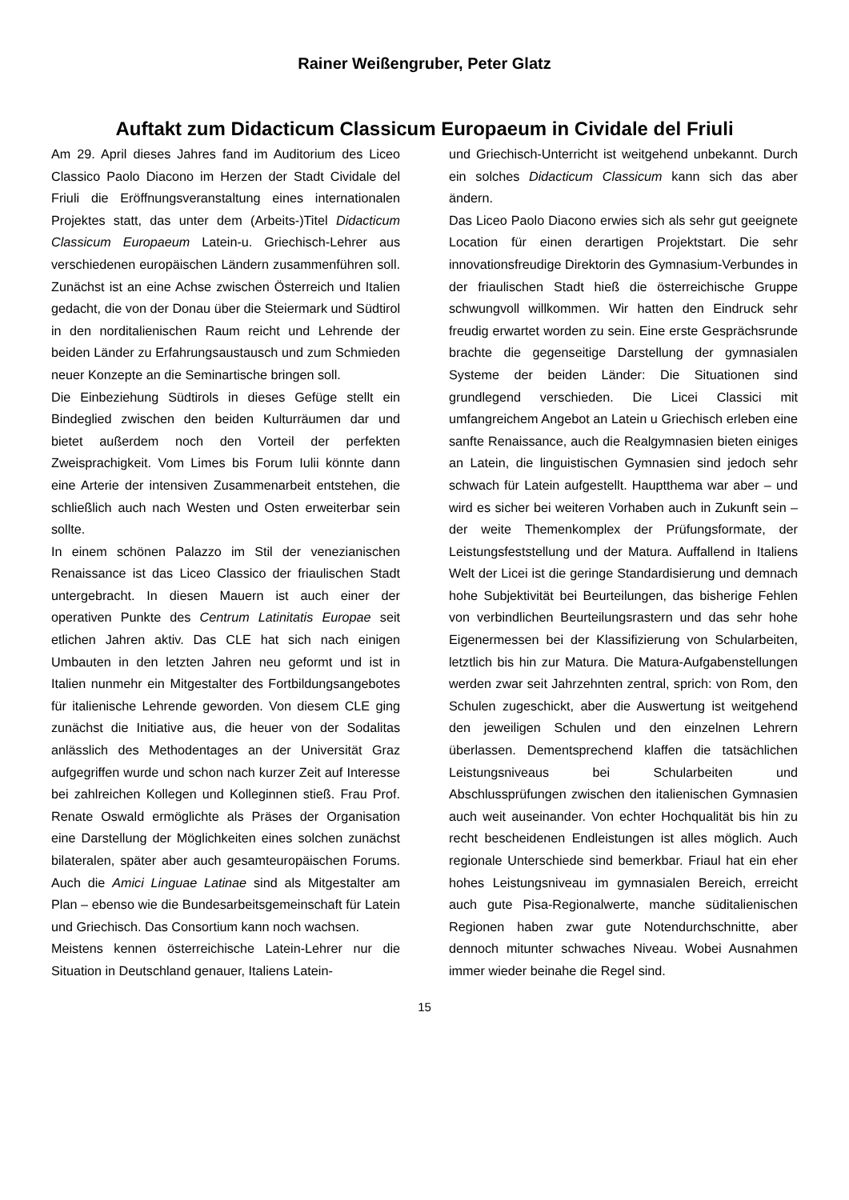Rainer Weißengruber, Peter Glatz
Auftakt zum Didacticum Classicum Europaeum in Cividale del Friuli
Am 29. April dieses Jahres fand im Auditorium des Liceo Classico Paolo Diacono im Herzen der Stadt Cividale del Friuli die Eröffnungsveranstaltung eines internationalen Projektes statt, das unter dem (Arbeits-)Titel Didacticum Classicum Europaeum Latein-u. Griechisch-Lehrer aus verschiedenen europäischen Ländern zusammenführen soll. Zunächst ist an eine Achse zwischen Österreich und Italien gedacht, die von der Donau über die Steiermark und Südtirol in den norditalienischen Raum reicht und Lehrende der beiden Länder zu Erfahrungsaustausch und zum Schmieden neuer Konzepte an die Seminartische bringen soll.
Die Einbeziehung Südtirols in dieses Gefüge stellt ein Bindeglied zwischen den beiden Kulturräumen dar und bietet außerdem noch den Vorteil der perfekten Zweisprachigkeit. Vom Limes bis Forum Iulii könnte dann eine Arterie der intensiven Zusammenarbeit entstehen, die schließlich auch nach Westen und Osten erweiterbar sein sollte.
In einem schönen Palazzo im Stil der venezianischen Renaissance ist das Liceo Classico der friaulischen Stadt untergebracht. In diesen Mauern ist auch einer der operativen Punkte des Centrum Latinitatis Europae seit etlichen Jahren aktiv. Das CLE hat sich nach einigen Umbauten in den letzten Jahren neu geformt und ist in Italien nunmehr ein Mitgestalter des Fortbildungsangebotes für italienische Lehrende geworden. Von diesem CLE ging zunächst die Initiative aus, die heuer von der Sodalitas anlässlich des Methodentages an der Universität Graz aufgegriffen wurde und schon nach kurzer Zeit auf Interesse bei zahlreichen Kollegen und Kolleginnen stieß. Frau Prof. Renate Oswald ermöglichte als Präses der Organisation eine Darstellung der Möglichkeiten eines solchen zunächst bilateralen, später aber auch gesamteuropäischen Forums. Auch die Amici Linguae Latinae sind als Mitgestalter am Plan – ebenso wie die Bundesarbeitsgemeinschaft für Latein und Griechisch. Das Consortium kann noch wachsen.
Meistens kennen österreichische Latein-Lehrer nur die Situation in Deutschland genauer, Italiens Latein-
und Griechisch-Unterricht ist weitgehend unbekannt. Durch ein solches Didacticum Classicum kann sich das aber ändern.
Das Liceo Paolo Diacono erwies sich als sehr gut geeignete Location für einen derartigen Projektstart. Die sehr innovationsfreudige Direktorin des Gymnasium-Verbundes in der friaulischen Stadt hieß die österreichische Gruppe schwungvoll willkommen. Wir hatten den Eindruck sehr freudig erwartet worden zu sein. Eine erste Gesprächsrunde brachte die gegenseitige Darstellung der gymnasialen Systeme der beiden Länder: Die Situationen sind grundlegend verschieden. Die Licei Classici mit umfangreichem Angebot an Latein u Griechisch erleben eine sanfte Renaissance, auch die Realgymnasien bieten einiges an Latein, die linguistischen Gymnasien sind jedoch sehr schwach für Latein aufgestellt. Hauptthema war aber – und wird es sicher bei weiteren Vorhaben auch in Zukunft sein – der weite Themenkomplex der Prüfungsformate, der Leistungsfeststellung und der Matura. Auffallend in Italiens Welt der Licei ist die geringe Standardisierung und demnach hohe Subjektivität bei Beurteilungen, das bisherige Fehlen von verbindlichen Beurteilungsrastern und das sehr hohe Eigenermessen bei der Klassifizierung von Schularbeiten, letztlich bis hin zur Matura. Die Matura-Aufgabenstellungen werden zwar seit Jahrzehnten zentral, sprich: von Rom, den Schulen zugeschickt, aber die Auswertung ist weitgehend den jeweiligen Schulen und den einzelnen Lehrern überlassen. Dementsprechend klaffen die tatsächlichen Leistungsniveaus bei Schularbeiten und Abschlussprüfungen zwischen den italienischen Gymnasien auch weit auseinander. Von echter Hochqualität bis hin zu recht bescheidenen Endleistungen ist alles möglich. Auch regionale Unterschiede sind bemerkbar. Friaul hat ein eher hohes Leistungsniveau im gymnasialen Bereich, erreicht auch gute Pisa-Regionalwerte, manche süditalienischen Regionen haben zwar gute Notendurchschnitte, aber dennoch mitunter schwaches Niveau. Wobei Ausnahmen immer wieder beinahe die Regel sind.
15